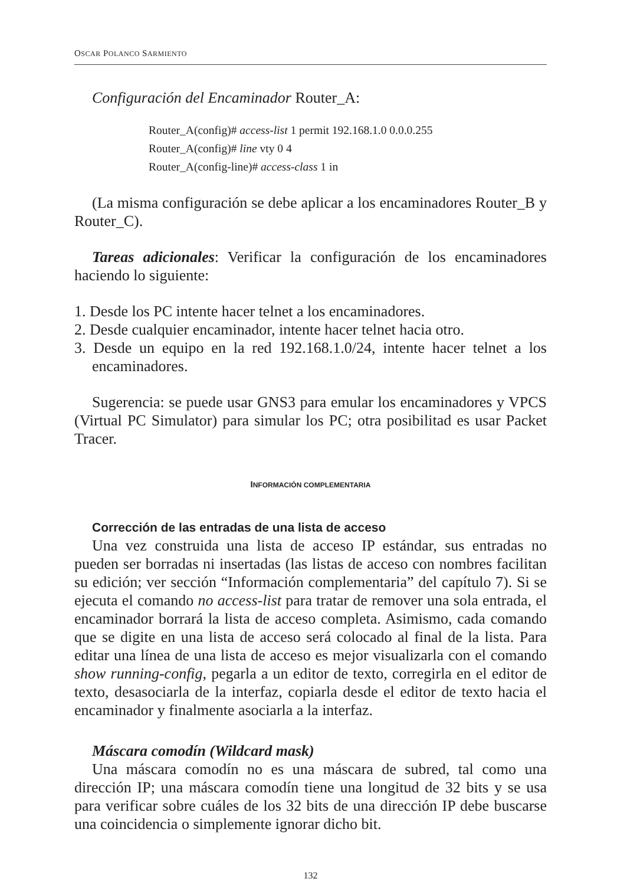OSCAR POLANCO SARMIENTO
Configuración del Encaminador Router_A:
Router_A(config)# access-list 1 permit 192.168.1.0 0.0.0.255
Router_A(config)# line vty 0 4
Router_A(config-line)# access-class 1 in
(La misma configuración se debe aplicar a los encaminadores Router_B y Router_C).
Tareas adicionales: Verificar la configuración de los encaminadores haciendo lo siguiente:
1. Desde los PC intente hacer telnet a los encaminadores.
2. Desde cualquier encaminador, intente hacer telnet hacia otro.
3. Desde un equipo en la red 192.168.1.0/24, intente hacer telnet a los encaminadores.
Sugerencia: se puede usar GNS3 para emular los encaminadores y VPCS (Virtual PC Simulator) para simular los PC; otra posibilitad es usar Packet Tracer.
INFORMACIÓN COMPLEMENTARIA
Corrección de las entradas de una lista de acceso
Una vez construida una lista de acceso IP estándar, sus entradas no pueden ser borradas ni insertadas (las listas de acceso con nombres facilitan su edición; ver sección “Información complementaria” del capítulo 7). Si se ejecuta el comando no access-list para tratar de remover una sola entrada, el encaminador borrará la lista de acceso completa. Asimismo, cada comando que se digite en una lista de acceso será colocado al final de la lista. Para editar una línea de una lista de acceso es mejor visualizarla con el comando show running-config, pegarla a un editor de texto, corregirla en el editor de texto, desasociarla de la interfaz, copiarla desde el editor de texto hacia el encaminador y finalmente asociarla a la interfaz.
Máscara comodín (Wildcard mask)
Una máscara comodín no es una máscara de subred, tal como una dirección IP; una máscara comodín tiene una longitud de 32 bits y se usa para verificar sobre cuáles de los 32 bits de una dirección IP debe buscarse una coincidencia o simplemente ignorar dicho bit.
132